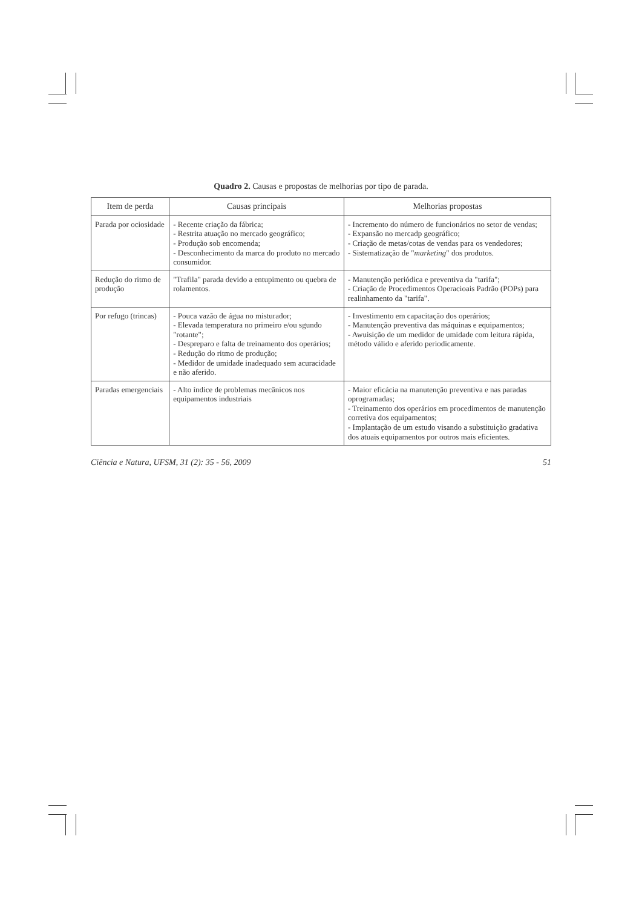Quadro 2. Causas e propostas de melhorias por tipo de parada.
| Item de perda | Causas principais | Melhorias propostas |
| --- | --- | --- |
| Parada por ociosidade | - Recente criação da fábrica; - Restrita atuação no mercado geográfico; - Produção sob encomenda; - Desconhecimento da marca do produto no mercado consumidor. | - Incremento do número de funcionários no setor de vendas; - Expansão no mercadp geográfico; - Criação de metas/cotas de vendas para os vendedores; - Sistematização de " marketing " dos produtos. |
| Redução do ritmo de produção | "Trafila" parada devido a entupimento ou quebra de rolamentos. | - Manutenção periódica e preventiva da "tarifa"; - Criação de Procedimentos Operacioais Padrão (POPs) para realinhamento da "tarifa". |
| Por refugo (trincas) | - Pouca vazão de água no misturador; - Elevada temperatura no primeiro e/ou sgundo "rotante"; - Despreparo e falta de treinamento dos operários; - Redução do ritmo de produção; - Medidor de umidade inadequado sem acuracidade e não aferido. | - Investimento em capacitação dos operários; - Manutenção preventiva das máquinas e equipamentos; - Awuisição de um medidor de umidade com leitura rápida, método válido e aferido periodicamente. |
| Paradas emergenciais | - Alto índice de problemas mecânicos nos equipamentos industriais | - Maior eficácia na manutenção preventiva e nas paradas oprogramadas; - Treinamento dos operários em procedimentos de manutenção corretiva dos equipamentos; - Implantação de um estudo visando a substituição gradativa dos atuais equipamentos por outros mais eficientes. |
Ciência e Natura, UFSM, 31 (2): 35 - 56, 2009 51